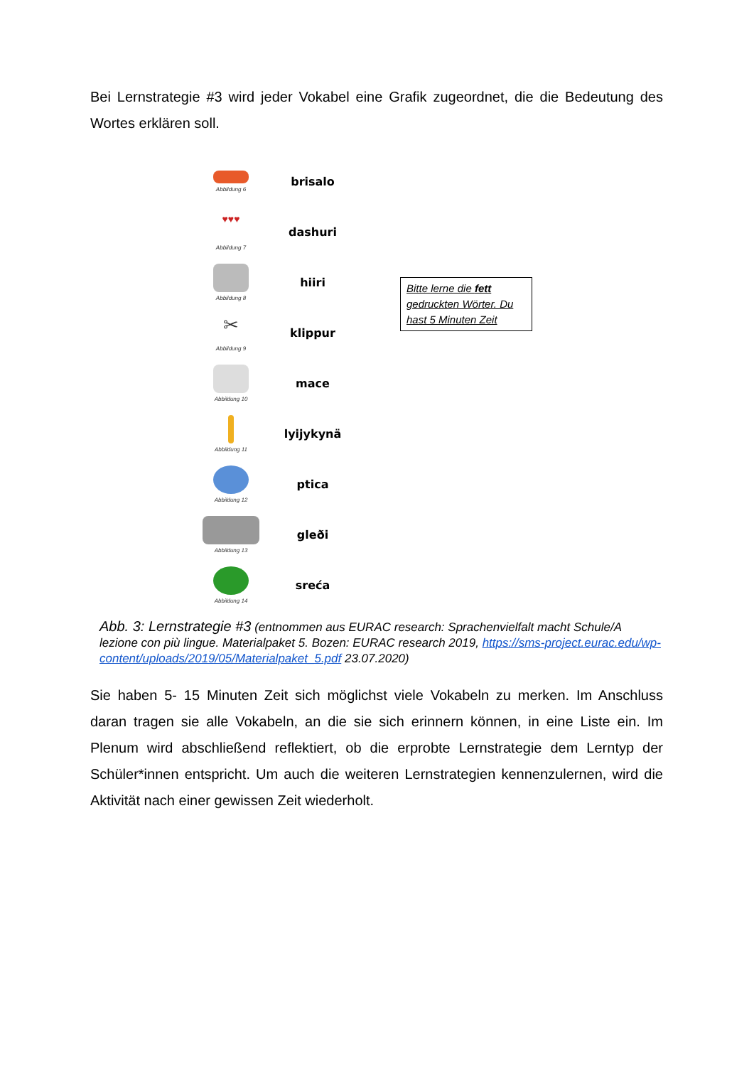Bei Lernstrategie #3 wird jeder Vokabel eine Grafik zugeordnet, die die Bedeutung des Wortes erklären soll.
Abbildung 6
brisalo
♥♥♥
Abbildung 7
dashuri
Abbildung 8
hiiri
✂
Abbildung 9
klippur
Abbildung 10
mace
Abbildung 11
lyijykynä
Abbildung 12
ptica
Abbildung 13
gleði
Abbildung 14
sreća
Bitte lerne die fett gedruckten Wörter. Du hast 5 Minuten Zeit
Abb. 3: Lernstrategie #3 (entnommen aus EURAC research: Sprachenvielfalt macht Schule/A lezione con più lingue. Materialpaket 5. Bozen: EURAC research 2019, https://sms-project.eurac.edu/wp-content/uploads/2019/05/Materialpaket_5.pdf 23.07.2020)
Sie haben 5- 15 Minuten Zeit sich möglichst viele Vokabeln zu merken. Im Anschluss daran tragen sie alle Vokabeln, an die sie sich erinnern können, in eine Liste ein. Im Plenum wird abschließend reflektiert, ob die erprobte Lernstrategie dem Lerntyp der Schüler*innen entspricht. Um auch die weiteren Lernstrategien kennenzulernen, wird die Aktivität nach einer gewissen Zeit wiederholt.